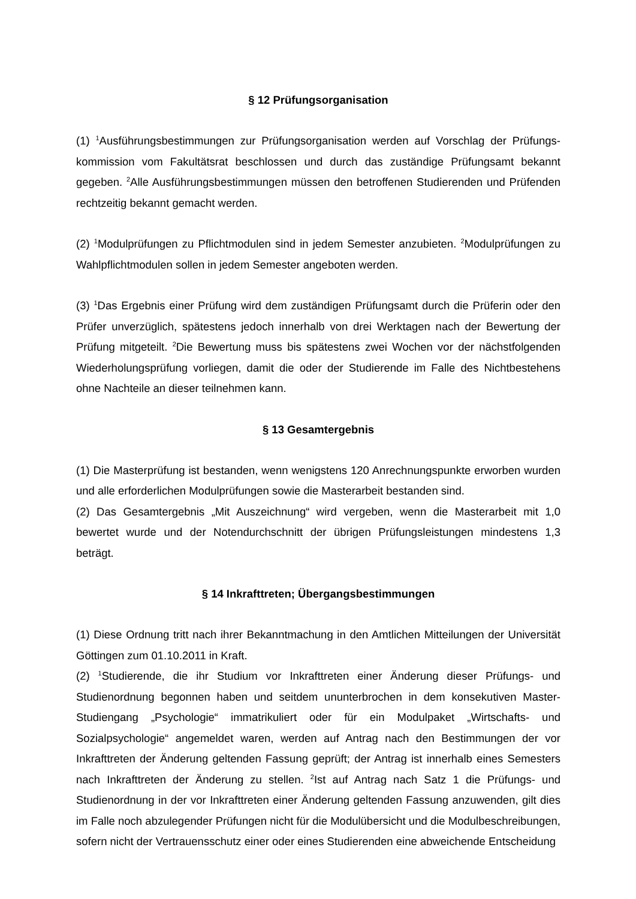§ 12 Prüfungsorganisation
(1) <sup>1</sup>Ausführungsbestimmungen zur Prüfungsorganisation werden auf Vorschlag der Prüfungs-kommission vom Fakultätsrat beschlossen und durch das zuständige Prüfungsamt bekannt gegeben. <sup>2</sup>Alle Ausführungsbestimmungen müssen den betroffenen Studierenden und Prüfenden rechtzeitig bekannt gemacht werden.
(2) <sup>1</sup>Modulprüfungen zu Pflichtmodulen sind in jedem Semester anzubieten. <sup>2</sup>Modulprüfungen zu Wahlpflichtmodulen sollen in jedem Semester angeboten werden.
(3) <sup>1</sup>Das Ergebnis einer Prüfung wird dem zuständigen Prüfungsamt durch die Prüferin oder den Prüfer unverzüglich, spätestens jedoch innerhalb von drei Werktagen nach der Bewertung der Prüfung mitgeteilt. <sup>2</sup>Die Bewertung muss bis spätestens zwei Wochen vor der nächstfolgenden Wiederholungsprüfung vorliegen, damit die oder der Studierende im Falle des Nichtbestehens ohne Nachteile an dieser teilnehmen kann.
§ 13 Gesamtergebnis
(1) Die Masterprüfung ist bestanden, wenn wenigstens 120 Anrechnungspunkte erworben wurden und alle erforderlichen Modulprüfungen sowie die Masterarbeit bestanden sind.
(2) Das Gesamtergebnis „Mit Auszeichnung“ wird vergeben, wenn die Masterarbeit mit 1,0 bewertet wurde und der Notendurchschnitt der übrigen Prüfungsleistungen mindestens 1,3 beträgt.
§ 14 Inkrafttreten; Übergangsbestimmungen
(1) Diese Ordnung tritt nach ihrer Bekanntmachung in den Amtlichen Mitteilungen der Universität Göttingen zum 01.10.2011 in Kraft.
(2) <sup>1</sup>Studierende, die ihr Studium vor Inkrafttreten einer Änderung dieser Prüfungs- und Studienordnung begonnen haben und seitdem ununterbrochen in dem konsekutiven Master-Studiengang „Psychologie“ immatrikuliert oder für ein Modulpaket „Wirtschafts- und Sozialpsychologie“ angemeldet waren, werden auf Antrag nach den Bestimmungen der vor Inkrafttreten der Änderung geltenden Fassung geprüft; der Antrag ist innerhalb eines Semesters nach Inkrafttreten der Änderung zu stellen. <sup>2</sup>Ist auf Antrag nach Satz 1 die Prüfungs- und Studienordnung in der vor Inkrafttreten einer Änderung geltenden Fassung anzuwenden, gilt dies im Falle noch abzulegender Prüfungen nicht für die Modulübersicht und die Modulbeschreibungen, sofern nicht der Vertrauensschutz einer oder eines Studierenden eine abweichende Entscheidung